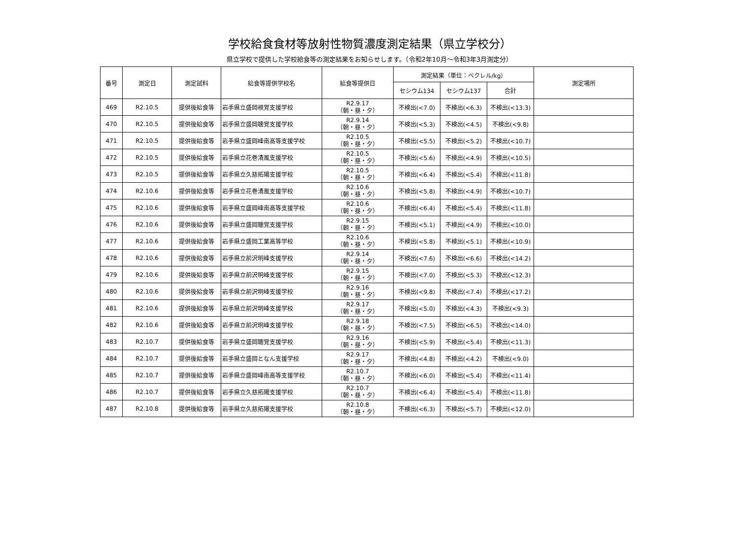学校給食食材等放射性物質濃度測定結果（県立学校分）
県立学校で提供した学校給食等の測定結果をお知らせします。（令和2年10月～令和3年3月測定分）
| 番号 | 測定日 | 測定試料 | 給食等提供学校名 | 給食等提供日 | 測定結果（単位：ベクレル/kg） | | | 測定場所 |
| --- | --- | --- | --- | --- | --- | --- | --- | --- |
| | | | | | セシウム134 | セシウム137 | 合計 | |
| 469 | R2.10.5 | 提供後給食等 | 岩手県立盛岡視覚支援学校 | R2.9.17 （朝・昼・夕） | 不検出(<7.0) | 不検出(<6.3) | 不検出(<13.3) | |
| 470 | R2.10.5 | 提供後給食等 | 岩手県立盛岡聴覚支援学校 | R2.9.14 （朝・昼・夕） | 不検出(<5.3) | 不検出(<4.5) | 不検出(<9.8) | |
| 471 | R2.10.5 | 提供後給食等 | 岩手県立盛岡峰南高等支援学校 | R2.10.5 （朝・昼・夕） | 不検出(<5.5) | 不検出(<5.2) | 不検出(<10.7) | |
| 472 | R2.10.5 | 提供後給食等 | 岩手県立花巻清風支援学校 | R2.10.5 （朝・昼・夕） | 不検出(<5.6) | 不検出(<4.9) | 不検出(<10.5) | |
| 473 | R2.10.5 | 提供後給食等 | 岩手県立久慈拓陽支援学校 | R2.10.5 （朝・昼・夕） | 不検出(<6.4) | 不検出(<5.4) | 不検出(<11.8) | |
| 474 | R2.10.6 | 提供後給食等 | 岩手県立花巻清風支援学校 | R2.10.6 （朝・昼・夕） | 不検出(<5.8) | 不検出(<4.9) | 不検出(<10.7) | |
| 475 | R2.10.6 | 提供後給食等 | 岩手県立盛岡峰南高等支援学校 | R2.10.6 （朝・昼・夕） | 不検出(<6.4) | 不検出(<5.4) | 不検出(<11.8) | |
| 476 | R2.10.6 | 提供後給食等 | 岩手県立盛岡聴覚支援学校 | R2.9.15 （朝・昼・夕） | 不検出(<5.1) | 不検出(<4.9) | 不検出(<10.0) | |
| 477 | R2.10.6 | 提供後給食等 | 岩手県立盛岡工業高等学校 | R2.10.6 （朝・昼・夕） | 不検出(<5.8) | 不検出(<5.1) | 不検出(<10.9) | |
| 478 | R2.10.6 | 提供後給食等 | 岩手県立前沢明峰支援学校 | R2.9.14 （朝・昼・夕） | 不検出(<7.6) | 不検出(<6.6) | 不検出(<14.2) | |
| 479 | R2.10.6 | 提供後給食等 | 岩手県立前沢明峰支援学校 | R2.9.15 （朝・昼・夕） | 不検出(<7.0) | 不検出(<5.3) | 不検出(<12.3) | |
| 480 | R2.10.6 | 提供後給食等 | 岩手県立前沢明峰支援学校 | R2.9.16 （朝・昼・夕） | 不検出(<9.8) | 不検出(<7.4) | 不検出(<17.2) | |
| 481 | R2.10.6 | 提供後給食等 | 岩手県立前沢明峰支援学校 | R2.9.17 （朝・昼・夕） | 不検出(<5.0) | 不検出(<4.3) | 不検出(<9.3) | |
| 482 | R2.10.6 | 提供後給食等 | 岩手県立前沢明峰支援学校 | R2.9.18 （朝・昼・夕） | 不検出(<7.5) | 不検出(<6.5) | 不検出(<14.0) | |
| 483 | R2.10.7 | 提供後給食等 | 岩手県立盛岡聴覚支援学校 | R2.9.16 （朝・昼・夕） | 不検出(<5.9) | 不検出(<5.4) | 不検出(<11.3) | |
| 484 | R2.10.7 | 提供後給食等 | 岩手県立盛岡となん支援学校 | R2.9.17 （朝・昼・夕） | 不検出(<4.8) | 不検出(<4.2) | 不検出(<9.0) | |
| 485 | R2.10.7 | 提供後給食等 | 岩手県立盛岡峰南高等支援学校 | R2.10.7 （朝・昼・夕） | 不検出(<6.0) | 不検出(<5.4) | 不検出(<11.4) | |
| 486 | R2.10.7 | 提供後給食等 | 岩手県立久慈拓陽支援学校 | R2.10.7 （朝・昼・夕） | 不検出(<6.4) | 不検出(<5.4) | 不検出(<11.8) | |
| 487 | R2.10.8 | 提供後給食等 | 岩手県立久慈拓陽支援学校 | R2.10.8 （朝・昼・夕） | 不検出(<6.3) | 不検出(<5.7) | 不検出(<12.0) | |